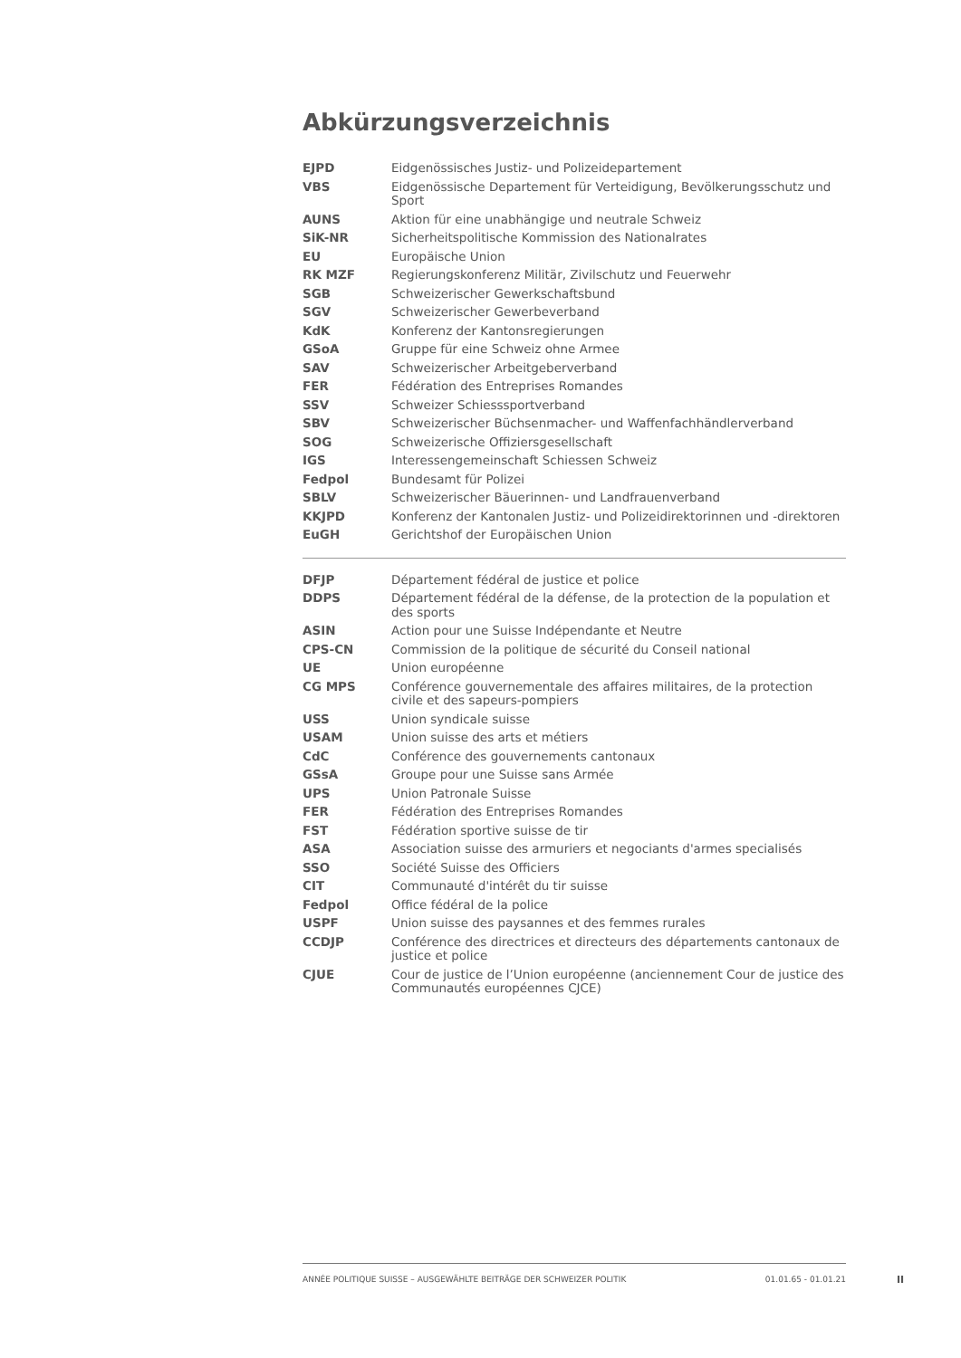Abkürzungsverzeichnis
| EJPD | Eidgenössisches Justiz- und Polizeidepartement |
| VBS | Eidgenössische Departement für Verteidigung, Bevölkerungsschutz und Sport |
| AUNS | Aktion für eine unabhängige und neutrale Schweiz |
| SiK-NR | Sicherheitspolitische Kommission des Nationalrates |
| EU | Europäische Union |
| RK MZF | Regierungskonferenz Militär, Zivilschutz und Feuerwehr |
| SGB | Schweizerischer Gewerkschaftsbund |
| SGV | Schweizerischer Gewerbeverband |
| KdK | Konferenz der Kantonsregierungen |
| GSoA | Gruppe für eine Schweiz ohne Armee |
| SAV | Schweizerischer Arbeitgeberverband |
| FER | Fédération des Entreprises Romandes |
| SSV | Schweizer Schiesssportverband |
| SBV | Schweizerischer Büchsenmacher- und Waffenfachhändlerverband |
| SOG | Schweizerische Offiziersgesellschaft |
| IGS | Interessengemeinschaft Schiessen Schweiz |
| Fedpol | Bundesamt für Polizei |
| SBLV | Schweizerischer Bäuerinnen- und Landfrauenverband |
| KKJPD | Konferenz der Kantonalen Justiz- und Polizeidirektorinnen und -direktoren |
| EuGH | Gerichtshof der Europäischen Union |
| DFJP | Département fédéral de justice et police |
| DDPS | Département fédéral de la défense, de la protection de la population et des sports |
| ASIN | Action pour une Suisse Indépendante et Neutre |
| CPS-CN | Commission de la politique de sécurité du Conseil national |
| UE | Union européenne |
| CG MPS | Conférence gouvernementale des affaires militaires, de la protection civile et des sapeurs-pompiers |
| USS | Union syndicale suisse |
| USAM | Union suisse des arts et métiers |
| CdC | Conférence des gouvernements cantonaux |
| GSsA | Groupe pour une Suisse sans Armée |
| UPS | Union Patronale Suisse |
| FER | Fédération des Entreprises Romandes |
| FST | Fédération sportive suisse de tir |
| ASA | Association suisse des armuriers et negociants d'armes specialisés |
| SSO | Société Suisse des Officiers |
| CIT | Communauté d'intérêt du tir suisse |
| Fedpol | Office fédéral de la police |
| USPF | Union suisse des paysannes et des femmes rurales |
| CCDJP | Conférence des directrices et directeurs des départements cantonaux de justice et police |
| CJUE | Cour de justice de l’Union européenne (anciennement Cour de justice des Communautés européennes CJCE) |
ANNÉE POLITIQUE SUISSE – AUSGEWÄHLTE BEITRÄGE DER SCHWEIZER POLITIK 01.01.65 - 01.01.21
II